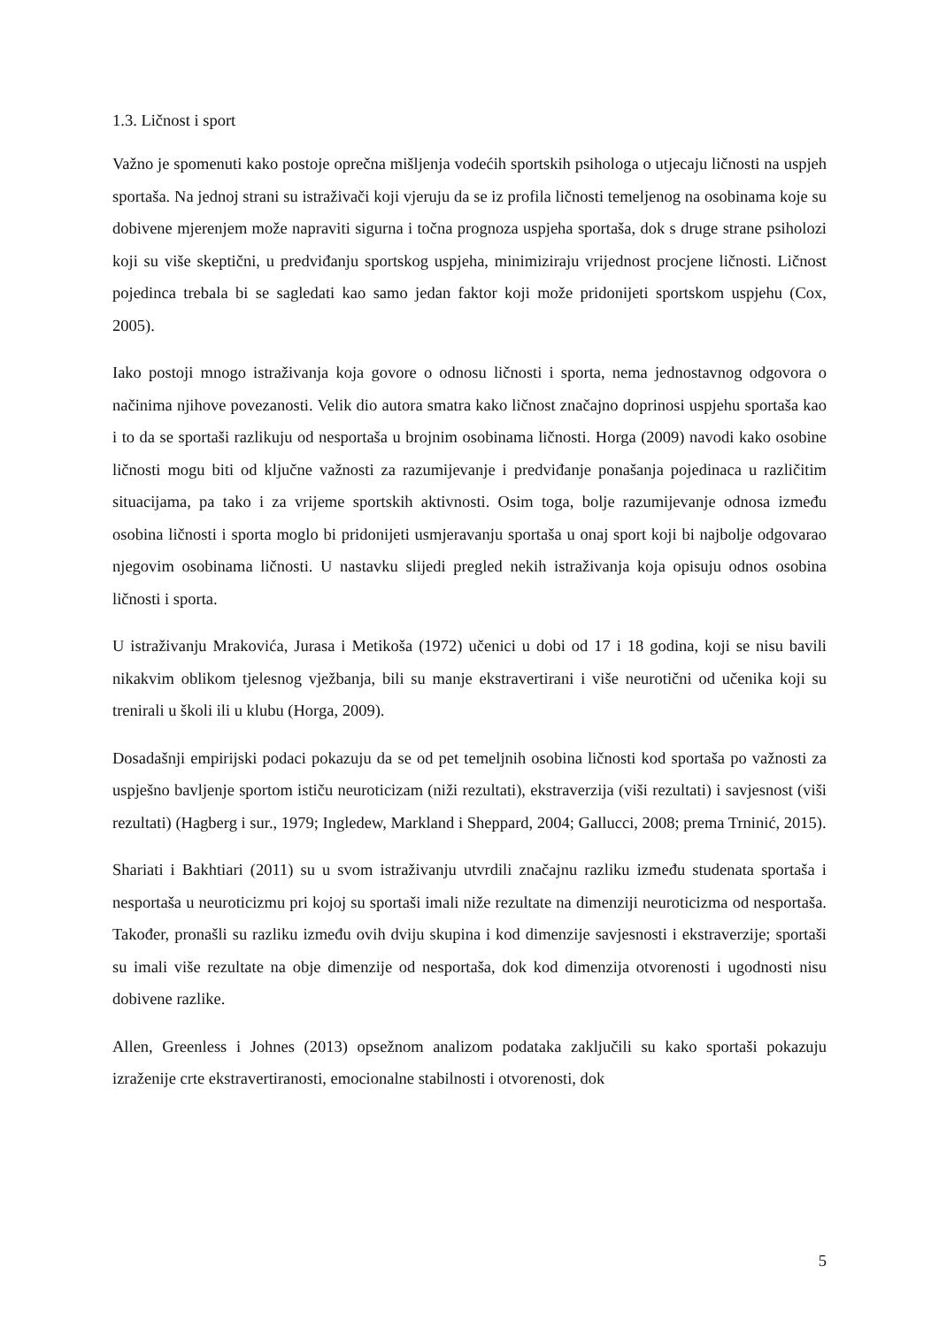1.3. Ličnost i sport
Važno je spomenuti kako postoje oprečna mišljenja vodećih sportskih psihologa o utjecaju ličnosti na uspjeh sportaša. Na jednoj strani su istraživači koji vjeruju da se iz profila ličnosti temeljenog na osobinama koje su dobivene mjerenjem može napraviti sigurna i točna prognoza uspjeha sportaša, dok s druge strane psiholozi koji su više skeptični, u predviđanju sportskog uspjeha, minimiziraju vrijednost procjene ličnosti. Ličnost pojedinca trebala bi se sagledati kao samo jedan faktor koji može pridonijeti sportskom uspjehu (Cox, 2005).
Iako postoji mnogo istraživanja koja govore o odnosu ličnosti i sporta, nema jednostavnog odgovora o načinima njihove povezanosti. Velik dio autora smatra kako ličnost značajno doprinosi uspjehu sportaša kao i to da se sportaši razlikuju od nesportaša u brojnim osobinama ličnosti. Horga (2009) navodi kako osobine ličnosti mogu biti od ključne važnosti za razumijevanje i predviđanje ponašanja pojedinaca u različitim situacijama, pa tako i za vrijeme sportskih aktivnosti. Osim toga, bolje razumijevanje odnosa između osobina ličnosti i sporta moglo bi pridonijeti usmjeravanju sportaša u onaj sport koji bi najbolje odgovarao njegovim osobinama ličnosti. U nastavku slijedi pregled nekih istraživanja koja opisuju odnos osobina ličnosti i sporta.
U istraživanju Mrakovića, Jurasa i Metikoša (1972) učenici u dobi od 17 i 18 godina, koji se nisu bavili nikakvim oblikom tjelesnog vježbanja, bili su manje ekstravertirani i više neurotični od učenika koji su trenirali u školi ili u klubu (Horga, 2009).
Dosadašnji empirijski podaci pokazuju da se od pet temeljnih osobina ličnosti kod sportaša po važnosti za uspješno bavljenje sportom ističu neuroticizam (niži rezultati), ekstraverzija (viši rezultati) i savjesnost (viši rezultati) (Hagberg i sur., 1979; Ingledew, Markland i Sheppard, 2004; Gallucci, 2008; prema Trninić, 2015).
Shariati i Bakhtiari (2011) su u svom istraživanju utvrdili značajnu razliku između studenata sportaša i nesportaša u neuroticizmu pri kojoj su sportaši imali niže rezultate na dimenziji neuroticizma od nesportaša. Također, pronašli su razliku između ovih dviju skupina i kod dimenzije savjesnosti i ekstraverzije; sportaši su imali više rezultate na obje dimenzije od nesportaša, dok kod dimenzija otvorenosti i ugodnosti nisu dobivene razlike.
Allen, Greenless i Johnes (2013) opsežnom analizom podataka zaključili su kako sportaši pokazuju izraženije crte ekstravertiranosti, emocionalne stabilnosti i otvorenosti, dok
5